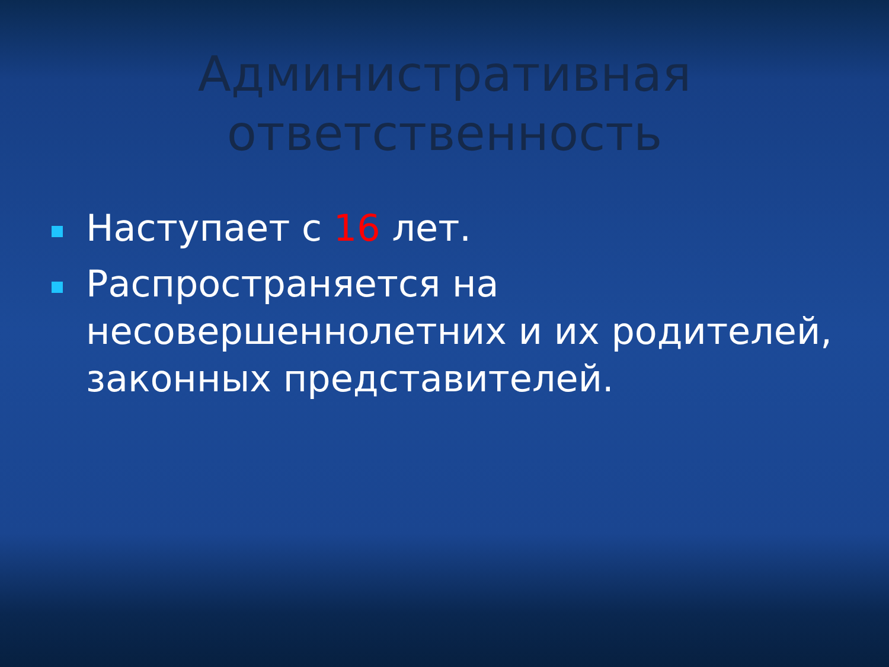Административная
ответственность
Наступает с 16 лет.
Распространяется на несовершеннолетних и их родителей, законных представителей.